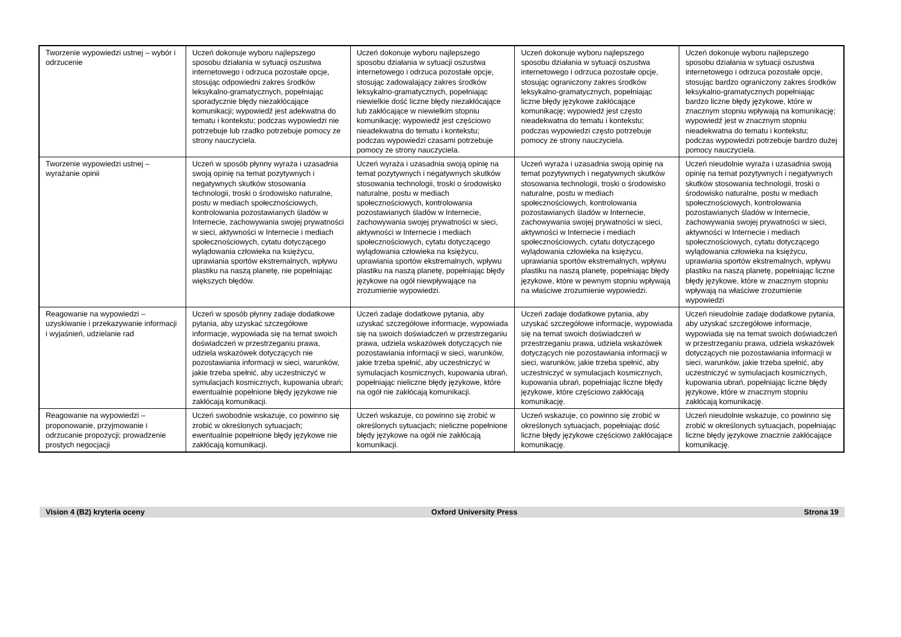| Tworzenie wypowiedzi ustnej – wybór i odrzucenie | Uczeń dokonuje wyboru najlepszego sposobu działania w sytuacji oszustwa internetowego i odrzuca pozostałe opcje, stosując odpowiedni zakres środków leksykalno-gramatycznych, popełniając sporadycznie błędy niezakłócające komunikacji; wypowiedź jest adekwatna do tematu i kontekstu; podczas wypowiedzi nie potrzebuje lub rzadko potrzebuje pomocy ze strony nauczyciela. | Uczeń dokonuje wyboru najlepszego sposobu działania w sytuacji oszustwa internetowego i odrzuca pozostałe opcje, stosując zadowalający zakres środków leksykalno-gramatycznych, popełniając niewielkie dość liczne błędy niezakłócające lub zakłócające w niewielkim stopniu komunikację; wypowiedź jest częściowo nieadekwatna do tematu i kontekstu; podczas wypowiedzi czasami potrzebuje pomocy ze strony nauczyciela. | Uczeń dokonuje wyboru najlepszego sposobu działania w sytuacji oszustwa internetowego i odrzuca pozostałe opcje, stosując ograniczony zakres środków leksykalno-gramatycznych, popełniając liczne błędy językowe zakłócające komunikację; wypowiedź jest często nieadekwatna do tematu i kontekstu; podczas wypowiedzi często potrzebuje pomocy ze strony nauczyciela. | Uczeń dokonuje wyboru najlepszego sposobu działania w sytuacji oszustwa internetowego i odrzuca pozostałe opcje, stosując bardzo ograniczony zakres środków leksykalno-gramatycznych popełniając bardzo liczne błędy językowe, które w znacznym stopniu wpływają na komunikację; wypowiedź jest w znacznym stopniu nieadekwatna do tematu i kontekstu; podczas wypowiedzi potrzebuje bardzo dużej pomocy nauczyciela. |
| Tworzenie wypowiedzi ustnej – wyrażanie opinii | Uczeń w sposób płynny wyraża i uzasadnia swoją opinię na temat pozytywnych i negatywnych skutków stosowania technologii, troski o środowisko naturalne, postu w mediach społecznościowych, kontrolowania pozostawianych śladów w Internecie, zachowywania swojej prywatności w sieci, aktywności w Internecie i mediach społecznościowych, cytatu dotyczącego wylądowania człowieka na księżycu, uprawiania sportów ekstremalnych, wpływu plastiku na naszą planetę, nie popełniając większych błędów. | Uczeń wyraża i uzasadnia swoją opinię na temat pozytywnych i negatywnych skutków stosowania technologii, troski o środowisko naturalne, postu w mediach społecznościowych, kontrolowania pozostawianych śladów w Internecie, zachowywania swojej prywatności w sieci, aktywności w Internecie i mediach społecznościowych, cytatu dotyczącego wylądowania człowieka na księżycu, uprawiania sportów ekstremalnych, wpływu plastiku na naszą planetę, popełniając błędy językowe na ogół niewpływające na zrozumienie wypowiedzi. | Uczeń wyraża i uzasadnia swoją opinię na temat pozytywnych i negatywnych skutków stosowania technologii, troski o środowisko naturalne, postu w mediach społecznościowych, kontrolowania pozostawianych śladów w Internecie, zachowywania swojej prywatności w sieci, aktywności w Internecie i mediach społecznościowych, cytatu dotyczącego wylądowania człowieka na księżycu, uprawiania sportów ekstremalnych, wpływu plastiku na naszą planetę, popełniając błędy językowe, które w pewnym stopniu wpływają na właściwe zrozumienie wypowiedzi. | Uczeń nieudolnie wyraża i uzasadnia swoją opinię na temat pozytywnych i negatywnych skutków stosowania technologii, troski o środowisko naturalne, postu w mediach społecznościowych, kontrolowania pozostawianych śladów w Internecie, zachowywania swojej prywatności w sieci, aktywności w Internecie i mediach społecznościowych, cytatu dotyczącego wylądowania człowieka na księżycu, uprawiania sportów ekstremalnych, wpływu plastiku na naszą planetę, popełniając liczne błędy językowe, które w znacznym stopniu wpływają na właściwe zrozumienie wypowiedzi |
| Reagowanie na wypowiedzi – uzyskiwanie i przekazywanie informacji i wyjaśnień, udzielanie rad | Uczeń w sposób płynny zadaje dodatkowe pytania, aby uzyskać szczegółowe informacje, wypowiada się na temat swoich doświadczeń w przestrzeganiu prawa, udziela wskazówek dotyczących nie pozostawiania informacji w sieci, warunków, jakie trzeba spełnić, aby uczestniczyć w symulacjach kosmicznych, kupowania ubrań; ewentualnie popełnione błędy językowe nie zakłócają komunikacji. | Uczeń zadaje dodatkowe pytania, aby uzyskać szczegółowe informacje, wypowiada się na swoich doświadczeń w przestrzeganiu prawa, udziela wskazówek dotyczących nie pozostawiania informacji w sieci, warunków, jakie trzeba spełnić, aby uczestniczyć w symulacjach kosmicznych, kupowania ubrań, popełniając nieliczne błędy językowe, które na ogół nie zakłócają komunikacji. | Uczeń zadaje dodatkowe pytania, aby uzyskać szczegółowe informacje, wypowiada się na temat swoich doświadczeń w przestrzeganiu prawa, udziela wskazówek dotyczących nie pozostawiania informacji w sieci, warunków, jakie trzeba spełnić, aby uczestniczyć w symulacjach kosmicznych, kupowania ubrań, popełniając liczne błędy językowe, które częściowo zakłócają komunikację. | Uczeń nieudolnie zadaje dodatkowe pytania, aby uzyskać szczegółowe informacje, wypowiada się na temat swoich doświadczeń w przestrzeganiu prawa, udziela wskazówek dotyczących nie pozostawiania informacji w sieci, warunków, jakie trzeba spełnić, aby uczestniczyć w symulacjach kosmicznych, kupowania ubrań, popełniając liczne błędy językowe, które w znacznym stopniu zakłócają komunikację. |
| Reagowanie na wypowiedzi – proponowanie, przyjmowanie i odrzucanie propozycji; prowadzenie prostych negocjacji | Uczeń swobodnie wskazuje, co powinno się zrobić w określonych sytuacjach; ewentualnie popełnione błędy językowe nie zakłócają komunikacji. | Uczeń wskazuje, co powinno się zrobić w określonych sytuacjach; nieliczne popełnione błędy językowe na ogół nie zakłócają komunikacji. | Uczeń wskazuje, co powinno się zrobić w określonych sytuacjach, popełniając dość liczne błędy językowe częściowo zakłócające komunikację. | Uczeń nieudolnie wskazuje, co powinno się zrobić w określonych sytuacjach, popełniając liczne błędy językowe znacznie zakłócające komunikację. |
Vision 4 (B2) kryteria oceny Oxford University Press Strona 19